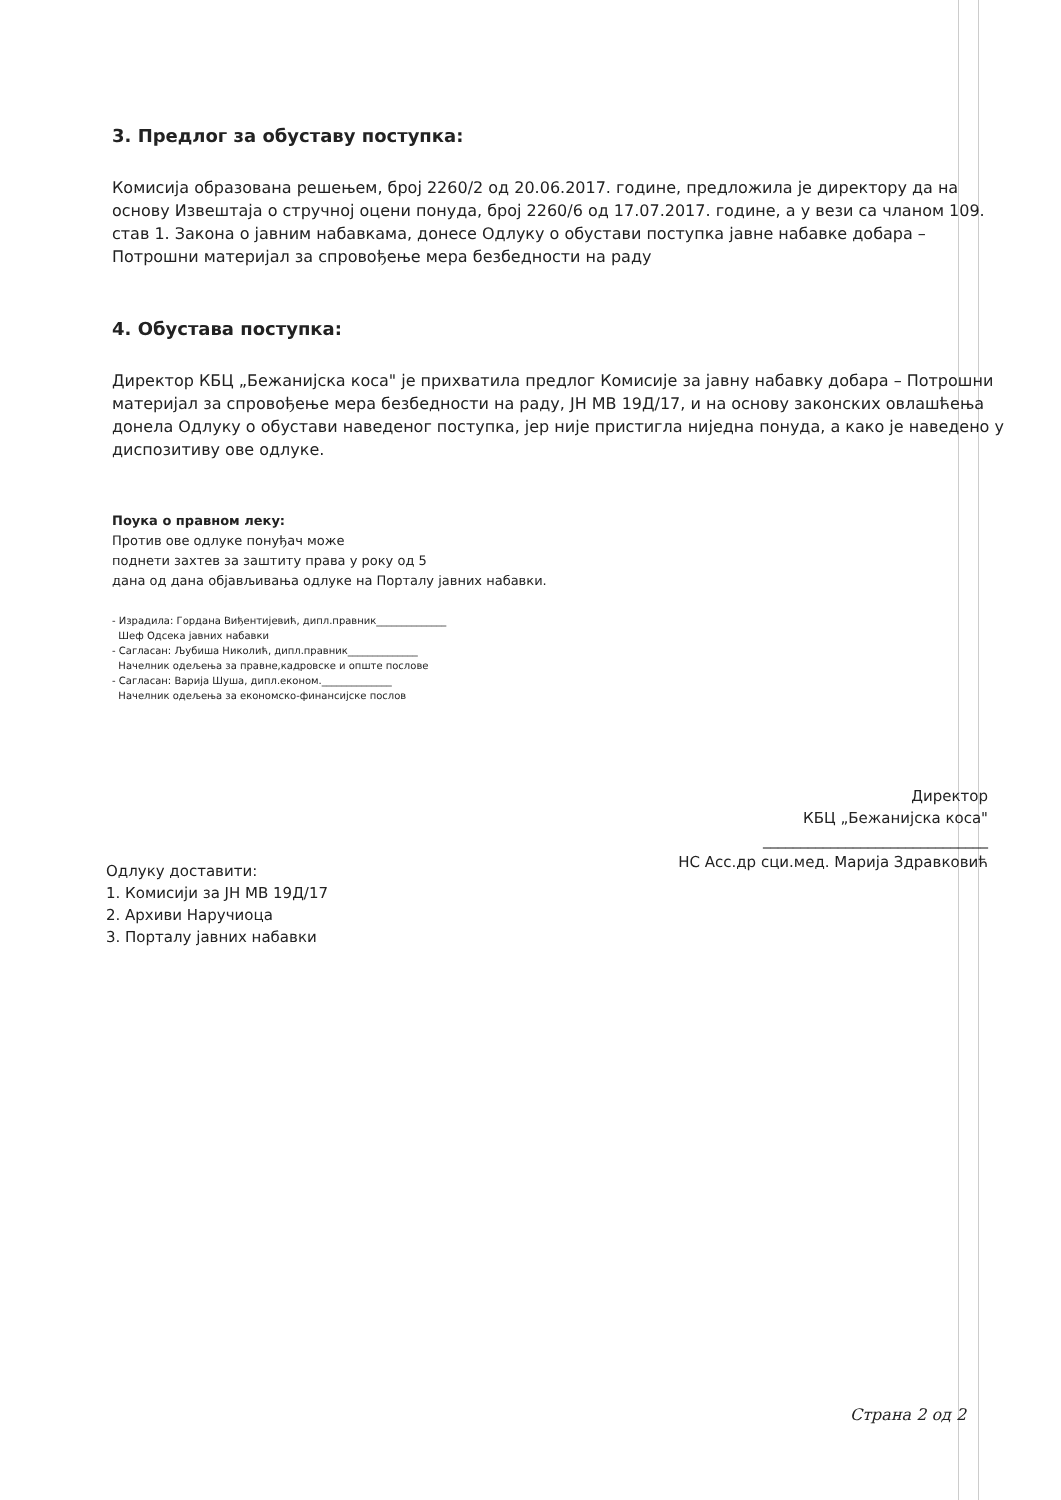3. Предлог за обуставу поступка:
Комисија образована решењем, број 2260/2 од 20.06.2017. године, предложила је директору да на основу Извештаја о стручној оцени понуда, број 2260/6 од 17.07.2017. године, а у вези са чланом 109. став 1. Закона о јавним набавкама, донесе Одлуку о обустави поступка јавне набавке добара – Потрошни материјал за спровођење мера безбедности на раду
4. Обустава поступка:
Директор КБЦ „Бежанијска коса" је прихватила предлог Комисије за јавну набавку добара – Потрошни материјал за спровођење мера безбедности на раду, ЈН МВ 19Д/17, и на основу законских овлашћења донела Одлуку о обустави наведеног поступка, јер није пристигла ниједна понуда, а како је наведено у диспозитиву ове одлуке.
Поука о правном леку:
Против ове одлуке понуђач може
поднети захтев за заштиту права у року од 5
дана од дана објављивања одлуке на Порталу јавних набавки.
- Израдила: Гордана Виђентијевић, дипл.правник______________
Шеф Одсека јавних набавки
- Сагласан: Љубиша Николић, дипл.правник______________
Начелник одељења за правне,кадровске и опште послове
- Сагласан: Варија Шуша, дипл.економ.______________
Начелник одељења за економско-финансијске послов
Директор
КБЦ „Бежанијска коса"
______________________________
НС Асс.др сци.мед. Марија Здравковић
Одлуку доставити:
1. Комисији за ЈН МВ 19Д/17
2. Архиви Наручиоца
3. Порталу јавних набавки
Страна 2 од 2